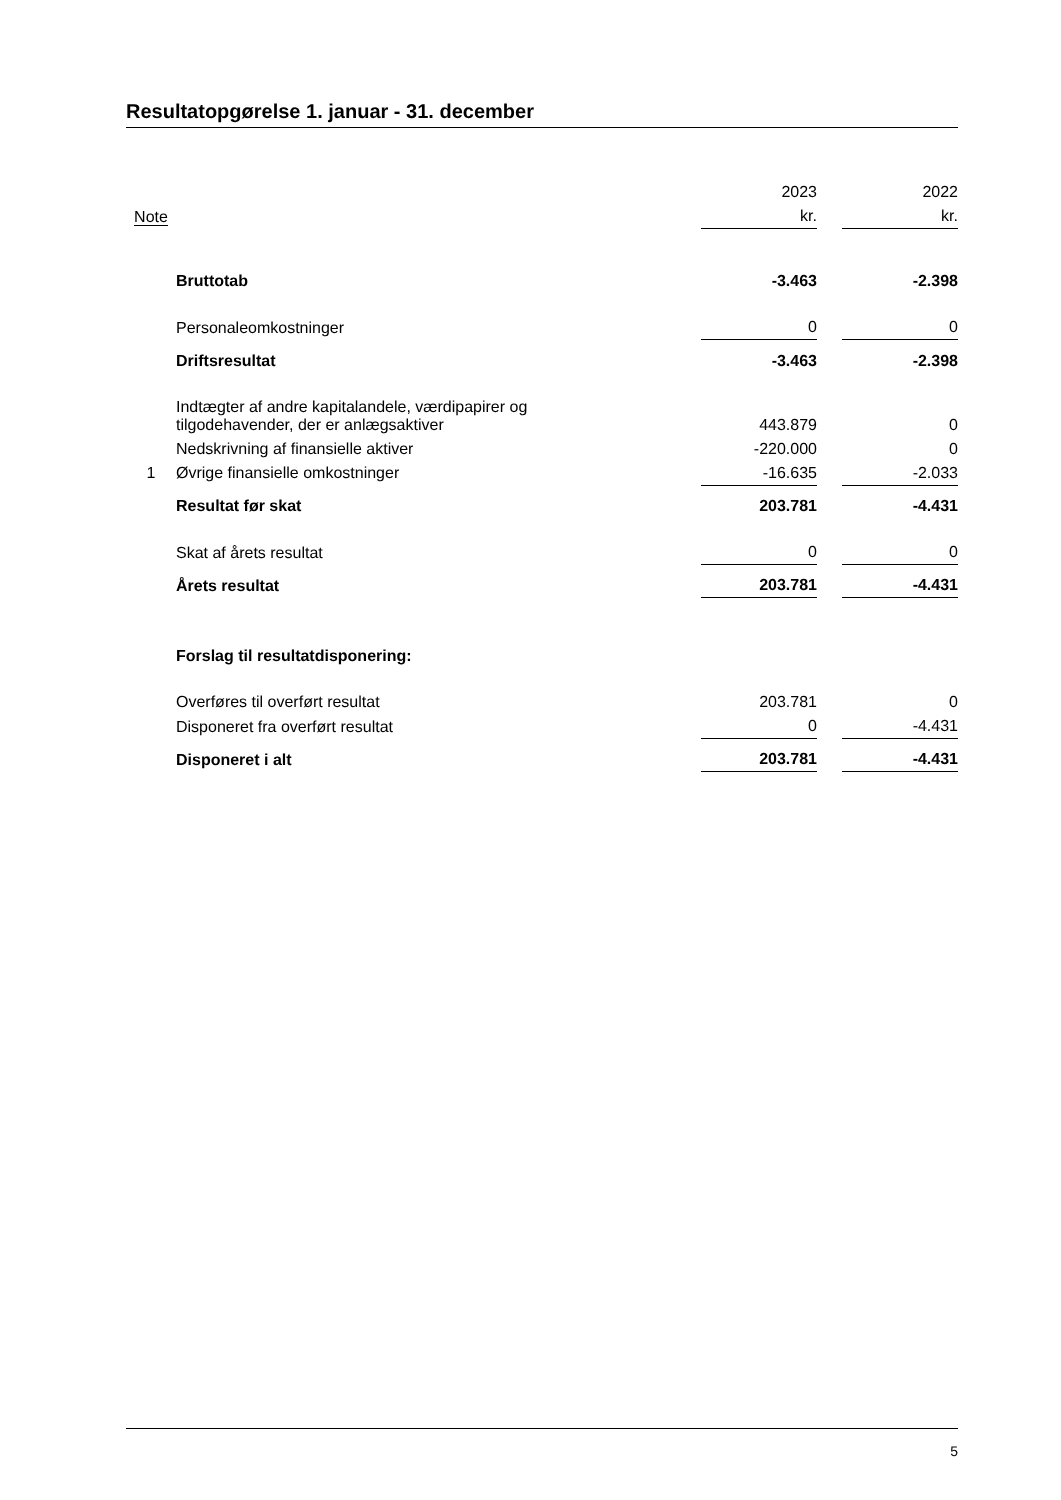Resultatopgørelse 1. januar - 31. december
| | | 2023 | | 2022 |
| Note | | kr. | | kr. |
| | Bruttotab | -3.463 | | -2.398 |
| | Personaleomkostninger | 0 | | 0 |
| | Driftsresultat | -3.463 | | -2.398 |
| | Indtægter af andre kapitalandele, værdipapirer og tilgodehavender, der er anlægsaktiver | 443.879 | | 0 |
| | Nedskrivning af finansielle aktiver | -220.000 | | 0 |
| 1 | Øvrige finansielle omkostninger | -16.635 | | -2.033 |
| | Resultat før skat | 203.781 | | -4.431 |
| | Skat af årets resultat | 0 | | 0 |
| | Årets resultat | 203.781 | | -4.431 |
| | Forslag til resultatdisponering: | | | |
| | Overføres til overført resultat | 203.781 | | 0 |
| | Disponeret fra overført resultat | 0 | | -4.431 |
| | Disponeret i alt | 203.781 | | -4.431 |
5